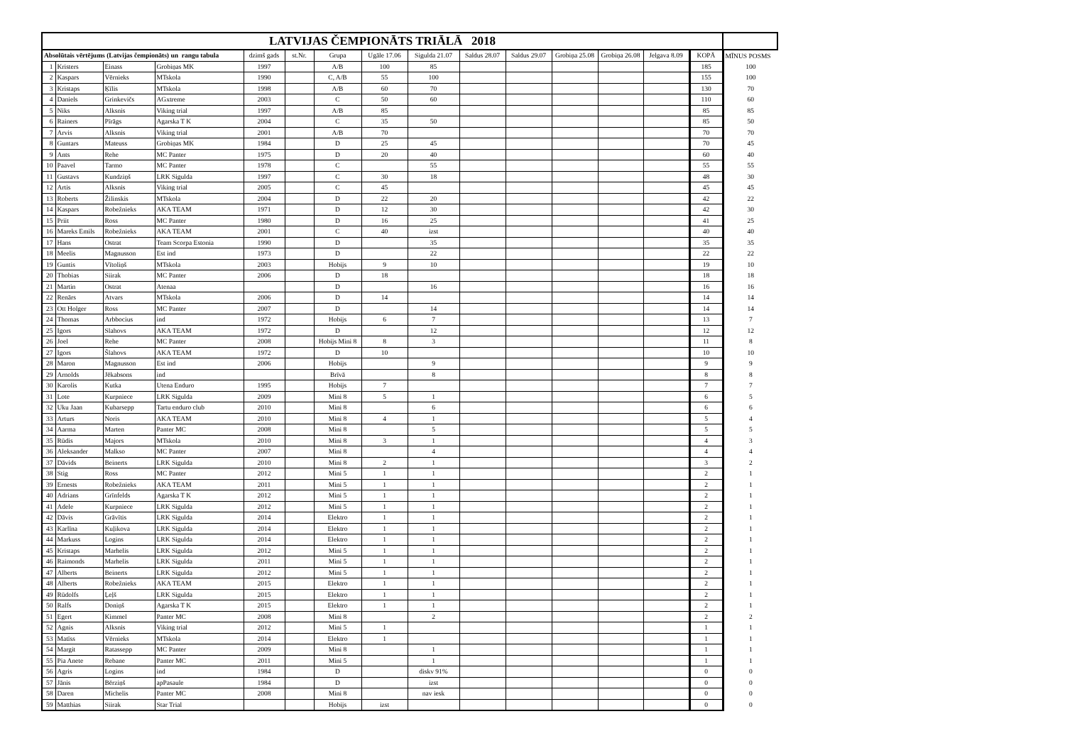| LATVIJAS ČEMPIONĀTS TRIĀLĀ 2018 | | | | | | | | | | | | | | | |
| --- | --- | --- | --- | --- | --- | --- | --- | --- | --- | --- | --- | --- | --- | --- | --- |
| Absolūtais vērtējums (Latvijas čempionāts) un rangu tabula | | | | dzimš gads | st.Nr. | Grupa | Ugāle 17.06 | Sigulda 21.07 | Saldus 28.07 | Saldus 29.07 | Grobiņa 25.08 | Grobiņa 26.08 | Jelgava 8.09 | KOPĀ | MĪNUS POSMS |
| 1 | Kristers | Einass | Grobiņas MK | 1997 | | A/B | 100 | 85 | | | | | | 185 | 100 |
| 2 | Kaspars | Vērnieks | MTskola | 1990 | | C, A/B | 55 | 100 | | | | | | 155 | 100 |
| 3 | Kristaps | Ķīlis | MTskola | 1998 | | A/B | 60 | 70 | | | | | | 130 | 70 |
| 4 | Daniels | Grinkevičs | AGxtreme | 2003 | | C | 50 | 60 | | | | | | 110 | 60 |
| 5 | Niks | Alksnis | Viking trial | 1997 | | A/B | 85 | | | | | | | 85 | 85 |
| 6 | Rainers | Pīrāgs | Agarska T K | 2004 | | C | 35 | 50 | | | | | | 85 | 50 |
| 7 | Arvis | Alksnis | Viking trial | 2001 | | A/B | 70 | | | | | | | 70 | 70 |
| 8 | Guntars | Mateuss | Grobiņas MK | 1984 | | D | 25 | 45 | | | | | | 70 | 45 |
| 9 | Ants | Rehe | MC Panter | 1975 | | D | 20 | 40 | | | | | | 60 | 40 |
| 10 | Paavel | Tarmo | MC Panter | 1978 | | C | | 55 | | | | | | 55 | 55 |
| 11 | Gustavs | Kundziņš | LRK Sigulda | 1997 | | C | 30 | 18 | | | | | | 48 | 30 |
| 12 | Artis | Alksnis | Viking trial | 2005 | | C | 45 | | | | | | | 45 | 45 |
| 13 | Roberts | Žilinskis | MTskola | 2004 | | D | 22 | 20 | | | | | | 42 | 22 |
| 14 | Kaspars | Robežnieks | AKA TEAM | 1971 | | D | 12 | 30 | | | | | | 42 | 30 |
| 15 | Priit | Ross | MC Panter | 1980 | | D | 16 | 25 | | | | | | 41 | 25 |
| 16 | Mareks Emils | Robežnieks | AKA TEAM | 2001 | | C | 40 | izst | | | | | | 40 | 40 |
| 17 | Hans | Ostrat | Team Scorpa Estonia | 1990 | | D | | 35 | | | | | | 35 | 35 |
| 18 | Meelis | Magnusson | Est ind | 1973 | | D | | 22 | | | | | | 22 | 22 |
| 19 | Guntis | Vītoliņš | MTskola | 2003 | | Hobijs | 9 | 10 | | | | | | 19 | 10 |
| 20 | Thobias | Siirak | MC Panter | 2006 | | D | 18 | | | | | | | 18 | 18 |
| 21 | Martin | Ostrat | Atenaa | | | D | | 16 | | | | | | 16 | 16 |
| 22 | Renārs | Atvars | MTskola | 2006 | | D | 14 | | | | | | | 14 | 14 |
| 23 | Ott Holger | Ross | MC Panter | 2007 | | D | | 14 | | | | | | 14 | 14 |
| 24 | Thomas | Arbbocius | ind | 1972 | | Hobijs | 6 | 7 | | | | | | 13 | 7 |
| 25 | Igors | Slahovs | AKA TEAM | 1972 | | D | | 12 | | | | | | 12 | 12 |
| 26 | Joel | Rehe | MC Panter | 2008 | | Hobijs Mini 8 | 8 | 3 | | | | | | 11 | 8 |
| 27 | Igors | Šlahovs | AKA TEAM | 1972 | | D | 10 | | | | | | | 10 | 10 |
| 28 | Maron | Magnusson | Est ind | 2006 | | Hobijs | | 9 | | | | | | 9 | 9 |
| 29 | Arnolds | Jēkabsons | ind | | | Brīvā | | 8 | | | | | | 8 | 8 |
| 30 | Karolis | Kutka | Utena Enduro | 1995 | | Hobijs | 7 | | | | | | | 7 | 7 |
| 31 | Lote | Kurpniece | LRK Sigulda | 2009 | | Mini 8 | 5 | 1 | | | | | | 6 | 5 |
| 32 | Uku Jaan | Kubarsepp | Tartu enduro club | 2010 | | Mini 8 | | 6 | | | | | | 6 | 6 |
| 33 | Arturs | Noris | AKA TEAM | 2010 | | Mini 8 | 4 | 1 | | | | | | 5 | 4 |
| 34 | Aarma | Marten | Panter MC | 2008 | | Mini 8 | | 5 | | | | | | 5 | 5 |
| 35 | Rūdis | Majors | MTskola | 2010 | | Mini 8 | 3 | 1 | | | | | | 4 | 3 |
| 36 | Aleksander | Malkso | MC Panter | 2007 | | Mini 8 | | 4 | | | | | | 4 | 4 |
| 37 | Dāvids | Beinerts | LRK Sigulda | 2010 | | Mini 8 | 2 | 1 | | | | | | 3 | 2 |
| 38 | Stig | Ross | MC Panter | 2012 | | Mini 5 | 1 | 1 | | | | | | 2 | 1 |
| 39 | Ernests | Robežnieks | AKA TEAM | 2011 | | Mini 5 | 1 | 1 | | | | | | 2 | 1 |
| 40 | Adrians | Grīnfelds | Agarska T K | 2012 | | Mini 5 | 1 | 1 | | | | | | 2 | 1 |
| 41 | Adele | Kurpniece | LRK Sigulda | 2012 | | Mini 5 | 1 | 1 | | | | | | 2 | 1 |
| 42 | Dāvis | Grāvītis | LRK Sigulda | 2014 | | Elektro | 1 | 1 | | | | | | 2 | 1 |
| 43 | Karlīna | Kuļikova | LRK Sigulda | 2014 | | Elektro | 1 | 1 | | | | | | 2 | 1 |
| 44 | Markuss | Logins | LRK Sigulda | 2014 | | Elektro | 1 | 1 | | | | | | 2 | 1 |
| 45 | Kristaps | Marhelis | LRK Sigulda | 2012 | | Mini 5 | 1 | 1 | | | | | | 2 | 1 |
| 46 | Raimonds | Marhelis | LRK Sigulda | 2011 | | Mini 5 | 1 | 1 | | | | | | 2 | 1 |
| 47 | Alberts | Beinerts | LRK Sigulda | 2012 | | Mini 5 | 1 | 1 | | | | | | 2 | 1 |
| 48 | Alberts | Robežnieks | AKA TEAM | 2015 | | Elektro | 1 | 1 | | | | | | 2 | 1 |
| 49 | Rūdolfs | Ļeļš | LRK Sigulda | 2015 | | Elektro | 1 | 1 | | | | | | 2 | 1 |
| 50 | Ralfs | Doniņš | Agarska T K | 2015 | | Elektro | 1 | 1 | | | | | | 2 | 1 |
| 51 | Egert | Kimmel | Panter MC | 2008 | | Mini 8 | | 2 | | | | | | 2 | 2 |
| 52 | Agnis | Alksnis | Viking trial | 2012 | | Mini 5 | 1 | | | | | | | 1 | 1 |
| 53 | Matīss | Vērnieks | MTskola | 2014 | | Elektro | 1 | | | | | | | 1 | 1 |
| 54 | Margit | Ratassepp | MC Panter | 2009 | | Mini 8 | | 1 | | | | | | 1 | 1 |
| 55 | Pia Anete | Rebane | Panter MC | 2011 | | Mini 5 | | 1 | | | | | | 1 | 1 |
| 56 | Agris | Logins | ind | 1984 | | D | | diskv 91% | | | | | | 0 | 0 |
| 57 | Jānis | Bērziņš | apPasaule | 1984 | | D | | izst | | | | | | 0 | 0 |
| 58 | Daren | Michelis | Panter MC | 2008 | | Mini 8 | | nav iesk | | | | | | 0 | 0 |
| 59 | Matthias | Siirak | Star Trial | | | Hobijs | izst | | | | | | | 0 | 0 |